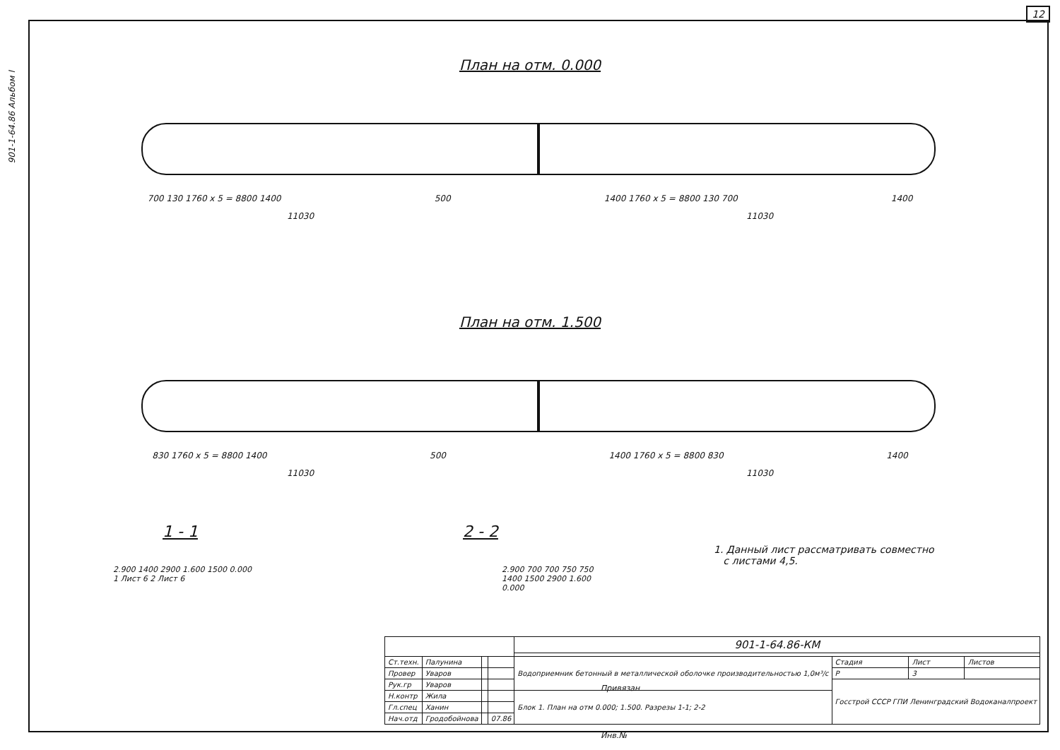12
901-1-64.86 Альбом I
План на отм. 0.000
700 130 1760 x 5 = 8800 1400 500 1400 1760 x 5 = 8800 130 700 1400
11030 11030
План на отм. 1.500
830 1760 x 5 = 8800 1400 500 1400 1760 x 5 = 8800 830 1400
11030 11030
1 - 1 2 - 2
2.900 1400 2900 1.600 1500 0.000
1 Лист 6 2 Лист 6
2.900 700 700 750 750 1400 1500 2900 1.600 0.000
1. Данный лист рассматривать совместно
с листами 4,5.
| | | | | 901-1-64.86-КМ | | | |
| Ст.техн. | Палунина | | | Водоприемник бетонный в металлической оболочке производительностью 1,0м³/с | Стадия | Лист | Листов |
| Провер | Уваров | | | | Р | 3 | |
| Рук.гр | Уваров | | | | Госстрой СССР ГПИ Ленинградский Водоканалпроект | | |
| Н.контр | Жила | | | Блок 1. План на отм 0.000; 1.500. Разрезы 1-1; 2-2 | | | |
| Гл.спец | Ханин | | | | | | |
| Нач.отд | Гродобойнова | | 07.86 | | | | |
Привязан
Инв.№